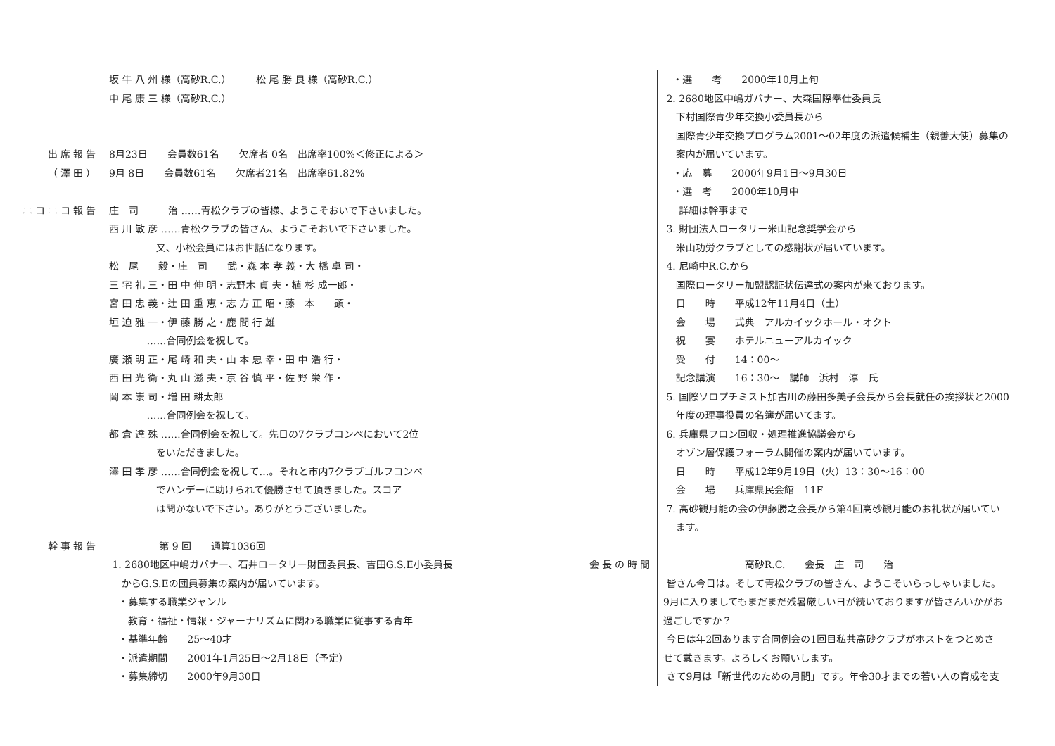坂 牛 八 州 様（高砂R.C.） 松 尾 勝 良 様（高砂R.C.）
中 尾 康 三 様（高砂R.C.）
出席報告
（澤田）
8月23日　　会員数61名　　欠席者 0名　出席率100%＜修正による＞
9月 8日　　会員数61名　　欠席者21名　出席率61.82%
ニコニコ報告
庄　司　　　治 ……青松クラブの皆様、ようこそおいで下さいました。
西 川 敏 彦 ……青松クラブの皆さん、ようこそおいで下さいました。
又、小松会員にはお世話になります。
松　尾　　毅・庄　司　　武・森 本 孝 義・大 橋 卓 司・
三 宅 礼 三・田 中 伸 明・志野木 貞 夫・植 杉 成一郎・
宮 田 忠 義・辻 田 重 恵・志 方 正 昭・藤　本　　顕・
垣 迫 雅 一・伊 藤 勝 之・鹿 間 行 雄
……合同例会を祝して。
廣 瀬 明 正・尾 崎 和 夫・山 本 忠 幸・田 中 浩 行・
西 田 光 衛・丸 山 滋 夫・京 谷 慎 平・佐 野 栄 作・
岡 本 崇 司・増 田 耕太郎
……合同例会を祝して。
都 倉 達 殊 ……合同例会を祝して。先日の7クラブコンペにおいて2位
をいただきました。
澤 田 孝 彦 ……合同例会を祝して…。それと市内7クラブゴルフコンペ
でハンデーに助けられて優勝させて頂きました。スコア
は聞かないで下さい。ありがとうございました。
幹事報告
第 9 回　　通算1036回
1. 2680地区中嶋ガバナー、石井ロータリー財団委員長、吉田G.S.E小委員長
からG.S.Eの団員募集の案内が届いています。
・募集する職業ジャンル
教育・福祉・情報・ジャーナリズムに関わる職業に従事する青年
・基準年齢　　25～40才
・派遣期間　　2001年1月25日～2月18日（予定）
・募集締切　　2000年9月30日
・選　　考　　2000年10月上旬
2. 2680地区中嶋ガバナー、大森国際奉仕委員長
下村国際青少年交換小委員長から
国際青少年交換プログラム2001～02年度の派遣候補生（親善大使）募集の
案内が届いています。
・応　募　　2000年9月1日～9月30日
・選　考　　2000年10月中
詳細は幹事まで
3. 財団法人ロータリー米山記念奨学会から
米山功労クラブとしての感謝状が届いています。
4. 尼崎中R.C.から
国際ロータリー加盟認証状伝達式の案内が来ております。
日　　時　　平成12年11月4日（土）
会　　場　　式典　アルカイックホール・オクト
祝　　宴　　ホテルニューアルカイック
受　　付　　14：00～
記念講演　　16：30～　講師　浜村　淳　氏
5. 国際ソロプチミスト加古川の藤田多美子会長から会長就任の挨拶状と2000
年度の理事役員の名簿が届いてます。
6. 兵庫県フロン回収・処理推進協議会から
オゾン層保護フォーラム開催の案内が届いています。
日　　時　　平成12年9月19日（火）13：30～16：00
会　　場　　兵庫県民会館　11F
7. 高砂観月能の会の伊藤勝之会長から第4回高砂観月能のお礼状が届いてい
ます。
会長の時間
高砂R.C.　　会長　庄　司　　治
皆さん今日は。そして青松クラブの皆さん、ようこそいらっしゃいました。
9月に入りましてもまだまだ残暑厳しい日が続いておりますが皆さんいかがお
過ごしですか？
今日は年2回あります合同例会の1回目私共高砂クラブがホストをつとめさ
せて戴きます。よろしくお願いします。
さて9月は「新世代のための月間」です。年令30才までの若い人の育成を支